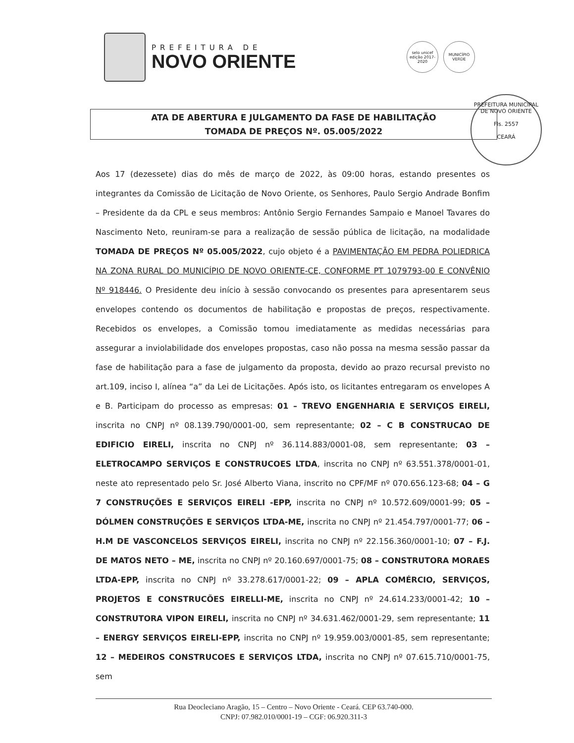PREFEITURA DE
NOVO ORIENTE
selo unicef
edição 2017-2020
MUNICÍPIO VERDE
ATA DE ABERTURA E JULGAMENTO DA FASE DE HABILITAÇÃO
TOMADA DE PREÇOS Nº. 05.005/2022
PREFEITURA MUNICIPAL DE NOVO ORIENTE
Fls. 2557
CEARÁ
Aos 17 (dezessete) dias do mês de março de 2022, às 09:00 horas, estando presentes os integrantes da Comissão de Licitação de Novo Oriente, os Senhores, Paulo Sergio Andrade Bonfim – Presidente da da CPL e seus membros: Antônio Sergio Fernandes Sampaio e Manoel Tavares do Nascimento Neto, reuniram-se para a realização de sessão pública de licitação, na modalidade TOMADA DE PREÇOS Nº 05.005/2022, cujo objeto é a PAVIMENTAÇÃO EM PEDRA POLIEDRICA NA ZONA RURAL DO MUNICÍPIO DE NOVO ORIENTE-CE, CONFORME PT 1079793-00 E CONVÊNIO Nº 918446. O Presidente deu início à sessão convocando os presentes para apresentarem seus envelopes contendo os documentos de habilitação e propostas de preços, respectivamente. Recebidos os envelopes, a Comissão tomou imediatamente as medidas necessárias para assegurar a inviolabilidade dos envelopes propostas, caso não possa na mesma sessão passar da fase de habilitação para a fase de julgamento da proposta, devido ao prazo recursal previsto no art.109, inciso I, alínea “a” da Lei de Licitações. Após isto, os licitantes entregaram os envelopes A e B. Participam do processo as empresas: 01 – TREVO ENGENHARIA E SERVIÇOS EIRELI, inscrita no CNPJ nº 08.139.790/0001-00, sem representante; 02 – C B CONSTRUCAO DE EDIFICIO EIRELI, inscrita no CNPJ nº 36.114.883/0001-08, sem representante; 03 – ELETROCAMPO SERVIÇOS E CONSTRUCOES LTDA, inscrita no CNPJ nº 63.551.378/0001-01, neste ato representado pelo Sr. José Alberto Viana, inscrito no CPF/MF nº 070.656.123-68; 04 – G 7 CONSTRUÇÕES E SERVIÇOS EIRELI -EPP, inscrita no CNPJ nº 10.572.609/0001-99; 05 – DÓLMEN CONSTRUÇÕES E SERVIÇOS LTDA-ME, inscrita no CNPJ nº 21.454.797/0001-77; 06 – H.M DE VASCONCELOS SERVIÇOS EIRELI, inscrita no CNPJ nº 22.156.360/0001-10; 07 – F.J. DE MATOS NETO – ME, inscrita no CNPJ nº 20.160.697/0001-75; 08 – CONSTRUTORA MORAES LTDA-EPP, inscrita no CNPJ nº 33.278.617/0001-22; 09 – APLA COMÉRCIO, SERVIÇOS, PROJETOS E CONSTRUCÕES EIRELLI-ME, inscrita no CNPJ nº 24.614.233/0001-42; 10 – CONSTRUTORA VIPON EIRELI, inscrita no CNPJ nº 34.631.462/0001-29, sem representante; 11 – ENERGY SERVIÇOS EIRELI-EPP, inscrita no CNPJ nº 19.959.003/0001-85, sem representante; 12 – MEDEIROS CONSTRUCOES E SERVIÇOS LTDA, inscrita no CNPJ nº 07.615.710/0001-75, sem
Rua Deocleciano Aragão, 15 – Centro – Novo Oriente - Ceará. CEP 63.740-000.
CNPJ: 07.982.010/0001-19 – CGF: 06.920.311-3